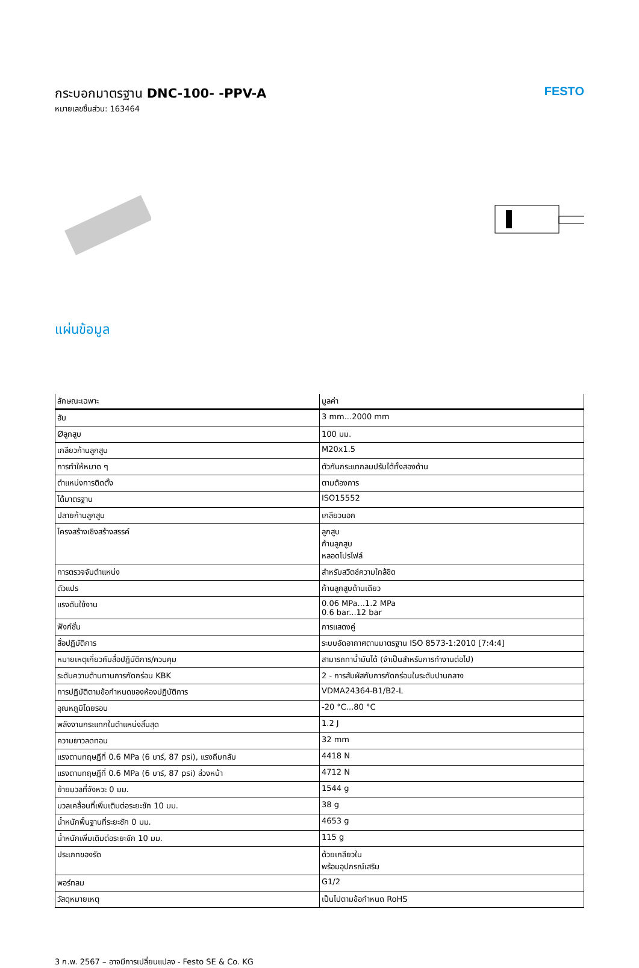กระบอกมาตรฐาน DNC-100- -PPV-A
หมายเลขชิ้นส่วน: 163464
FESTO
แผ่นข้อมูล
| ลักษณะเฉพาะ | มูลค่า |
| --- | --- |
| ฮับ | 3 mm...2000 mm |
| Øลูกสูบ | 100 มม. |
| เกลียวก้านลูกสูบ | M20x1.5 |
| การทำให้หมาด ๆ | ตัวกันกระแทกลมปรับได้ทั้งสองด้าน |
| ตำแหน่งการติดตั้ง | ตามต้องการ |
| ได้มาตรฐาน | ISO15552 |
| ปลายก้านลูกสูบ | เกลียวนอก |
| โครงสร้างเชิงสร้างสรรค์ | ลูกสูบ ก้านลูกสูบ หลอดโปรไฟล์ |
| การตรวจจับตำแหน่ง | สำหรับสวิตช์ความใกล้ชิด |
| ตัวแปร | ก้านลูกสูบด้านเดียว |
| แรงดันใช้งาน | 0.06 MPa...1.2 MPa 0.6 bar...12 bar |
| ฟังก์ชั่น | การแสดงคู่ |
| สื่อปฏิบัติการ | ระบบอัดอากาศตามมาตรฐาน ISO 8573-1:2010 [7:4:4] |
| หมายเหตุเกี่ยวกับสื่อปฏิบัติการ/ควบคุม | สามารถทาน้ำมันได้ (จำเป็นสำหรับการทำงานต่อไป) |
| ระดับความต้านทานการกัดกร่อน KBK | 2 - การสัมผัสกับการกัดกร่อนในระดับปานกลาง |
| การปฏิบัติตามข้อกำหนดของห้องปฏิบัติการ | VDMA24364-B1/B2-L |
| อุณหภูมิโดยรอบ | -20 °C...80 °C |
| พลังงานกระแทกในตำแหน่งสิ้นสุด | 1.2 J |
| ความยาวลดทอน | 32 mm |
| แรงตามทฤษฎีที่ 0.6 MPa (6 บาร์, 87 psi), แรงถีบกลับ | 4418 N |
| แรงตามทฤษฎีที่ 0.6 MPa (6 บาร์, 87 psi) ล่วงหน้า | 4712 N |
| ย้ายมวลที่จังหวะ 0 มม. | 1544 g |
| มวลเคลื่อนที่เพิ่มเติมต่อระยะชัก 10 มม. | 38 g |
| น้ำหนักพื้นฐานที่ระยะชัก 0 มม. | 4653 g |
| น้ำหนักเพิ่มเติมต่อระยะชัก 10 มม. | 115 g |
| ประเภทของรัด | ด้วยเกลียวใน พร้อมอุปกรณ์เสริม |
| พอร์ทลม | G1/2 |
| วัสดุหมายเหตุ | เป็นไปตามข้อกำหนด RoHS |
3 ก.พ. 2567 – อาจมีการเปลี่ยนแปลง - Festo SE & Co. KG